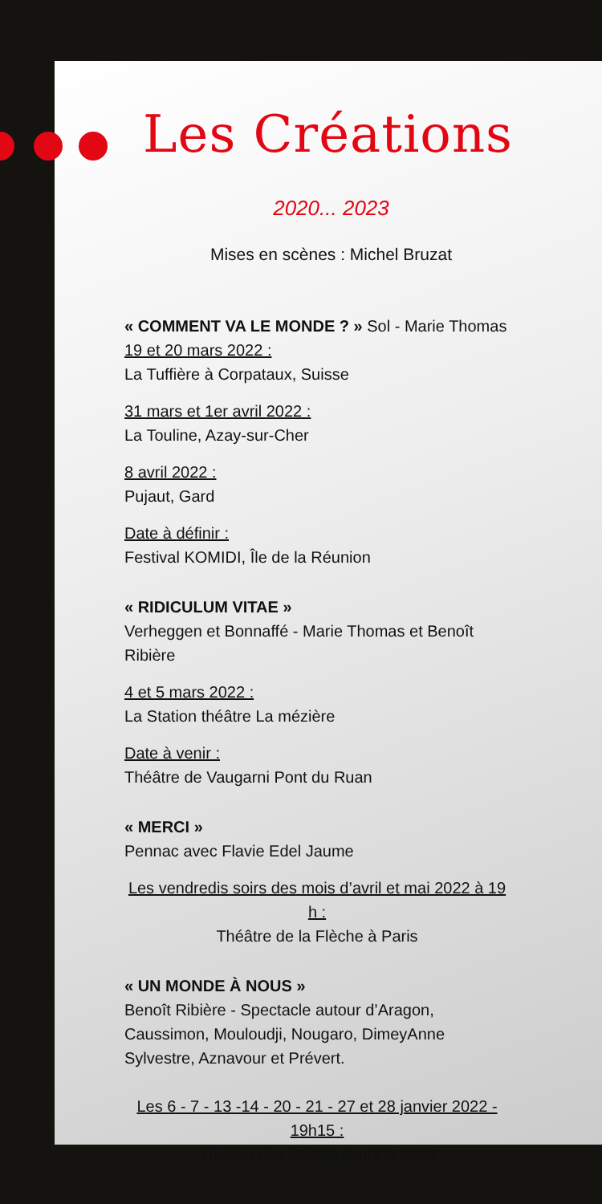Les Créations
2020... 2023
Mises en scènes : Michel Bruzat
« COMMENT VA LE MONDE ? » Sol - Marie Thomas
19 et 20 mars 2022 :
La Tuffière à Corpataux, Suisse
31 mars et 1er avril 2022 :
La Touline, Azay-sur-Cher
8 avril 2022 :
Pujaut, Gard
Date à définir :
Festival KOMIDI, Île de la Réunion
« RIDICULUM VITAE »
Verheggen et Bonnaffé - Marie Thomas et Benoît Ribière
4 et 5 mars 2022 :
La Station théâtre La mézière
Date à venir :
Théâtre de Vaugarni Pont du Ruan
« MERCI »
Pennac avec Flavie Edel Jaume
Les vendredis soirs des mois d’avril et mai 2022 à 19 h :
Théâtre de la Flèche à Paris
« UN MONDE À NOUS »
Benoît Ribière - Spectacle autour d’Aragon, Caussimon, Mouloudji, Nougaro, DimeyAnne Sylvestre, Aznavour et Prévert.
Les 6 - 7 - 13 -14 - 20 - 21 - 27 et 28 janvier 2022 - 19h15 :
Théâtre des Déchargeurs à Paris